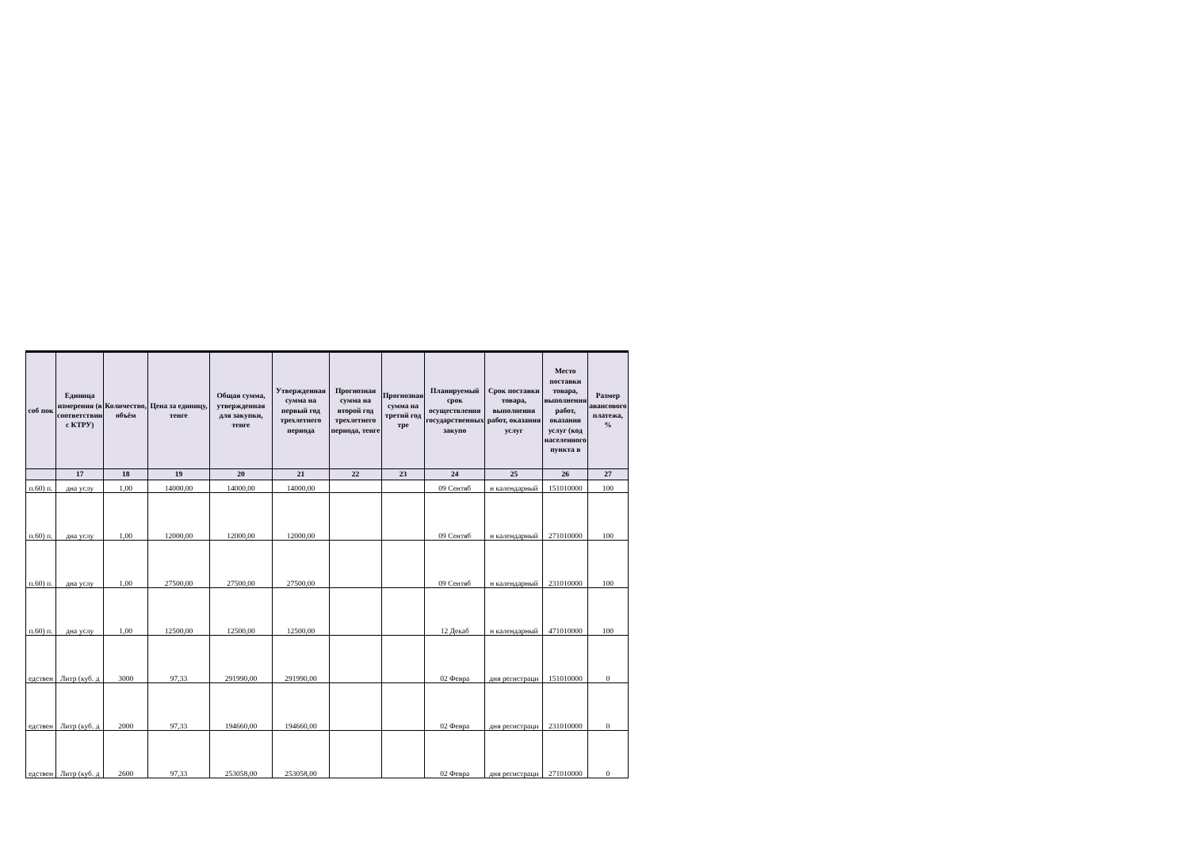| соб пок | Единица измерения (в соответствии с КТРУ) | Количество, объём | Цена за единицу, тенге | Общая сумма, утвержденная для закупки, тенге | Утвержденная сумма на первый год трехлетнего периода | Прогнозная сумма на второй год трехлетнего периода, тенге | Прогнозная сумма на третий год тре | Планируемый срок осуществления государственных закупо | Срок поставки товара, выполнения работ, оказания услуг | Место поставки товара, выполнения работ, оказания услуг (код населенного пункта в | Размер авансового платежа, % |
| --- | --- | --- | --- | --- | --- | --- | --- | --- | --- | --- | --- |
| | 17 | 18 | 19 | 20 | 21 | 22 | 23 | 24 | 25 | 26 | 27 |
| п.60) п. | дна услу | 1,00 | 14000,00 | 14000,00 | 14000,00 | | | 09 Сентяб | н календарный | 151010000 | 100 |
| п.60) п. | дна услу | 1,00 | 12000,00 | 12000,00 | 12000,00 | | | 09 Сентяб | н календарный | 271010000 | 100 |
| п.60) п. | дна услу | 1,00 | 27500,00 | 27500,00 | 27500,00 | | | 09 Сентяб | н календарный | 231010000 | 100 |
| п.60) п. | дна услу | 1,00 | 12500,00 | 12500,00 | 12500,00 | | | 12 Декаб | н календарный | 471010000 | 100 |
| едствен | Литр (куб. д | 3000 | 97,33 | 291990,00 | 291990,00 | | | 02 Февра | дня регистраци | 151010000 | 0 |
| едствен | Литр (куб. д | 2000 | 97,33 | 194660,00 | 194660,00 | | | 02 Февра | дня регистраци | 231010000 | 0 |
| едствен | Литр (куб. д | 2600 | 97,33 | 253058,00 | 253058,00 | | | 02 Февра | дня регистраци | 271010000 | 0 |